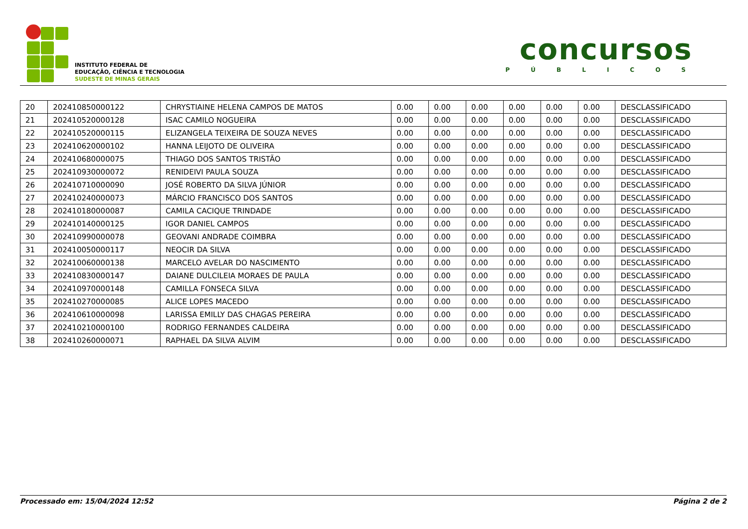INSTITUTO FEDERAL DE
EDUCAÇÃO, CIÊNCIA E TECNOLOGIA
SUDESTE DE MINAS GERAIS
concursos
PÚBLICOS
| 20 | 202410850000122 | CHRYSTIAINE HELENA CAMPOS DE MATOS | 0.00 | 0.00 | 0.00 | 0.00 | 0.00 | 0.00 | DESCLASSIFICADO |
| 21 | 202410520000128 | ISAC CAMILO NOGUEIRA | 0.00 | 0.00 | 0.00 | 0.00 | 0.00 | 0.00 | DESCLASSIFICADO |
| 22 | 202410520000115 | ELIZANGELA TEIXEIRA DE SOUZA NEVES | 0.00 | 0.00 | 0.00 | 0.00 | 0.00 | 0.00 | DESCLASSIFICADO |
| 23 | 202410620000102 | HANNA LEIJOTO DE OLIVEIRA | 0.00 | 0.00 | 0.00 | 0.00 | 0.00 | 0.00 | DESCLASSIFICADO |
| 24 | 202410680000075 | THIAGO DOS SANTOS TRISTÃO | 0.00 | 0.00 | 0.00 | 0.00 | 0.00 | 0.00 | DESCLASSIFICADO |
| 25 | 202410930000072 | RENIDEIVI PAULA SOUZA | 0.00 | 0.00 | 0.00 | 0.00 | 0.00 | 0.00 | DESCLASSIFICADO |
| 26 | 202410710000090 | JOSÉ ROBERTO DA SILVA JÚNIOR | 0.00 | 0.00 | 0.00 | 0.00 | 0.00 | 0.00 | DESCLASSIFICADO |
| 27 | 202410240000073 | MÁRCIO FRANCISCO DOS SANTOS | 0.00 | 0.00 | 0.00 | 0.00 | 0.00 | 0.00 | DESCLASSIFICADO |
| 28 | 202410180000087 | CAMILA CACIQUE TRINDADE | 0.00 | 0.00 | 0.00 | 0.00 | 0.00 | 0.00 | DESCLASSIFICADO |
| 29 | 202410140000125 | IGOR DANIEL CAMPOS | 0.00 | 0.00 | 0.00 | 0.00 | 0.00 | 0.00 | DESCLASSIFICADO |
| 30 | 202410990000078 | GEOVANI ANDRADE COIMBRA | 0.00 | 0.00 | 0.00 | 0.00 | 0.00 | 0.00 | DESCLASSIFICADO |
| 31 | 202410050000117 | NEOCIR DA SILVA | 0.00 | 0.00 | 0.00 | 0.00 | 0.00 | 0.00 | DESCLASSIFICADO |
| 32 | 202410060000138 | MARCELO AVELAR DO NASCIMENTO | 0.00 | 0.00 | 0.00 | 0.00 | 0.00 | 0.00 | DESCLASSIFICADO |
| 33 | 202410830000147 | DAIANE DULCILEIA MORAES DE PAULA | 0.00 | 0.00 | 0.00 | 0.00 | 0.00 | 0.00 | DESCLASSIFICADO |
| 34 | 202410970000148 | CAMILLA FONSECA SILVA | 0.00 | 0.00 | 0.00 | 0.00 | 0.00 | 0.00 | DESCLASSIFICADO |
| 35 | 202410270000085 | ALICE LOPES MACEDO | 0.00 | 0.00 | 0.00 | 0.00 | 0.00 | 0.00 | DESCLASSIFICADO |
| 36 | 202410610000098 | LARISSA EMILLY DAS CHAGAS PEREIRA | 0.00 | 0.00 | 0.00 | 0.00 | 0.00 | 0.00 | DESCLASSIFICADO |
| 37 | 202410210000100 | RODRIGO FERNANDES CALDEIRA | 0.00 | 0.00 | 0.00 | 0.00 | 0.00 | 0.00 | DESCLASSIFICADO |
| 38 | 202410260000071 | RAPHAEL DA SILVA ALVIM | 0.00 | 0.00 | 0.00 | 0.00 | 0.00 | 0.00 | DESCLASSIFICADO |
Processado em: 15/04/2024 12:52 Página 2 de 2